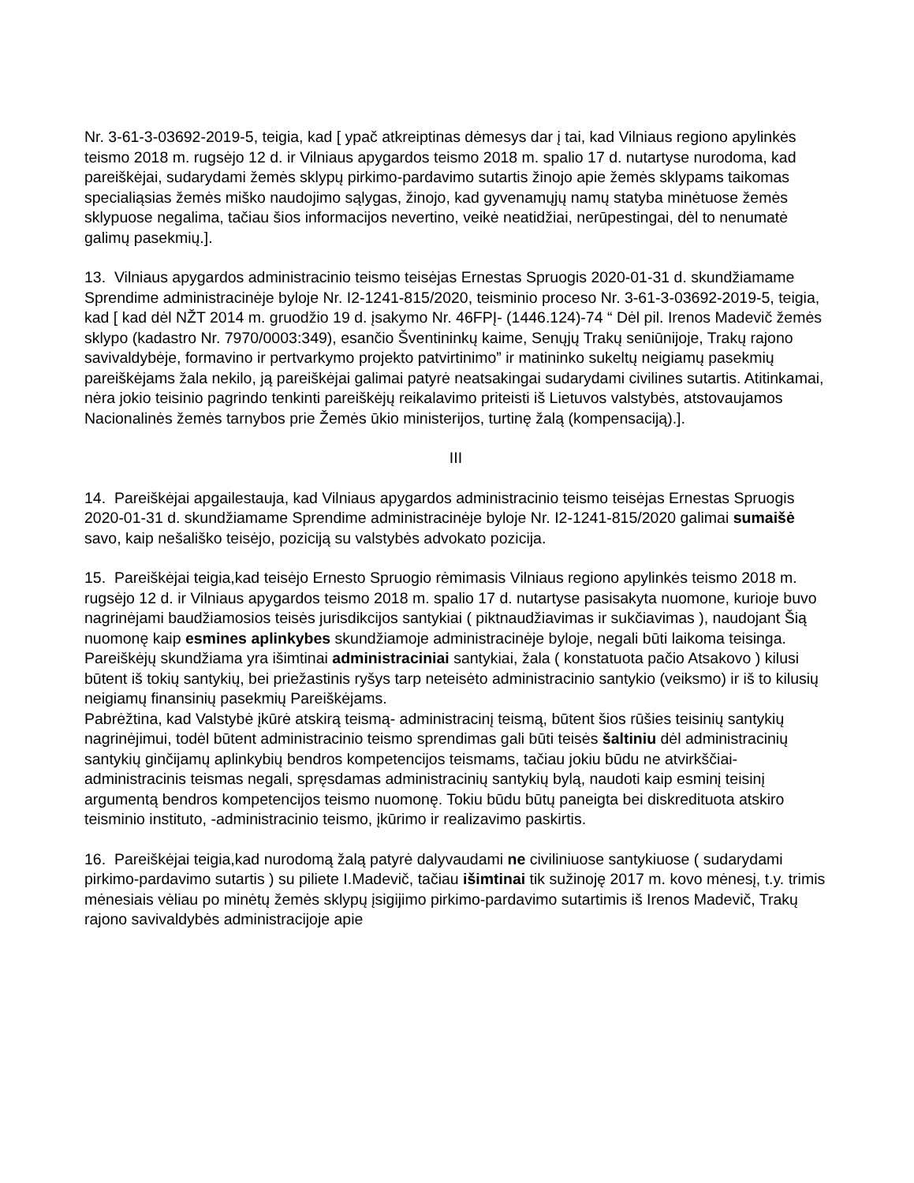Nr. 3-61-3-03692-2019-5, teigia, kad [ ypač atkreiptinas dėmesys dar į tai, kad Vilniaus regiono apylinkės teismo 2018 m. rugsėjo 12 d. ir Vilniaus apygardos teismo 2018 m. spalio 17 d. nutartyse nurodoma, kad pareiškėjai, sudarydami žemės sklypų pirkimo-pardavimo sutartis žinojo apie žemės sklypams taikomas specialiąsias žemės miško naudojimo sąlygas, žinojo, kad gyvenamųjų namų statyba minėtuose žemės sklypuose negalima, tačiau šios informacijos nevertino, veikė neatidžiai, nerūpestingai, dėl to nenumatė galimų pasekmių.].
13. Vilniaus apygardos administracinio teismo teisėjas Ernestas Spruogis 2020-01-31 d. skundžiamame Sprendime administracinėje byloje Nr. I2-1241-815/2020, teisminio proceso Nr. 3-61-3-03692-2019-5, teigia, kad [ kad dėl NŽT 2014 m. gruodžio 19 d. įsakymo Nr. 46FPĮ- (1446.124)-74 “ Dėl pil. Irenos Madevič žemės sklypo (kadastro Nr. 7970/0003:349), esančio Šventininkų kaime, Senųjų Trakų seniūnijoje, Trakų rajono savivaldybėje, formavino ir pertvarkymo projekto patvirtinimo” ir matininko sukeltų neigiamų pasekmių pareiškėjams žala nekilo, ją pareiškėjai galimai patyrė neatsakingai sudarydami civilines sutartis. Atitinkamai, nėra jokio teisinio pagrindo tenkinti pareiškėjų reikalavimo priteisti iš Lietuvos valstybės, atstovaujamos Nacionalinės žemės tarnybos prie Žemės ūkio ministerijos, turtinę žalą (kompensaciją).].
III
14. Pareiškėjai apgailestauja, kad Vilniaus apygardos administracinio teismo teisėjas Ernestas Spruogis 2020-01-31 d. skundžiamame Sprendime administracinėje byloje Nr. I2-1241-815/2020 galimai sumaišė savo, kaip nešališko teisėjo, poziciją su valstybės advokato pozicija.
15. Pareiškėjai teigia,kad teisėjo Ernesto Spruogio rėmimasis Vilniaus regiono apylinkės teismo 2018 m. rugsėjo 12 d. ir Vilniaus apygardos teismo 2018 m. spalio 17 d. nutartyse pasisakyta nuomone, kurioje buvo nagrinėjami baudžiamosios teisės jurisdikcijos santykiai ( piktnaudžiavimas ir sukčiavimas ), naudojant Šią nuomonę kaip esmines aplinkybes skundžiamoje administracinėje byloje, negali būti laikoma teisinga.
Pareiškėjų skundžiama yra išimtinai administraciniai santykiai, žala ( konstatuota pačio Atsakovo ) kilusi būtent iš tokių santykių, bei priežastinis ryšys tarp neteisėto administracinio santykio (veiksmo) ir iš to kilusių neigiamų finansinių pasekmių Pareiškėjams.
Pabrėžtina, kad Valstybė įkūrė atskirą teismą- administracinį teismą, būtent šios rūšies teisinių santykių nagrinėjimui, todėl būtent administracinio teismo sprendimas gali būti teisės šaltiniu dėl administracinių santykių ginčijamų aplinkybių bendros kompetencijos teismams, tačiau jokiu būdu ne atvirkščiai- administracinis teismas negali, spręsdamas administracinių santykių bylą, naudoti kaip esminį teisinį argumentą bendros kompetencijos teismo nuomonę. Tokiu būdu būtų paneigta bei diskredituota atskiro teisminio instituto, -administracinio teismo, įkūrimo ir realizavimo paskirtis.
16. Pareiškėjai teigia,kad nurodomą žalą patyrė dalyvaudami ne civiliniuose santykiuose ( sudarydami pirkimo-pardavimo sutartis ) su piliete I.Madevič, tačiau išimtinai tik sužinoję 2017 m. kovo mėnesį, t.y. trimis mėnesiais vėliau po minėtų žemės sklypų įsigijimo pirkimo-pardavimo sutartimis iš Irenos Madevič, Trakų rajono savivaldybės administracijoje apie